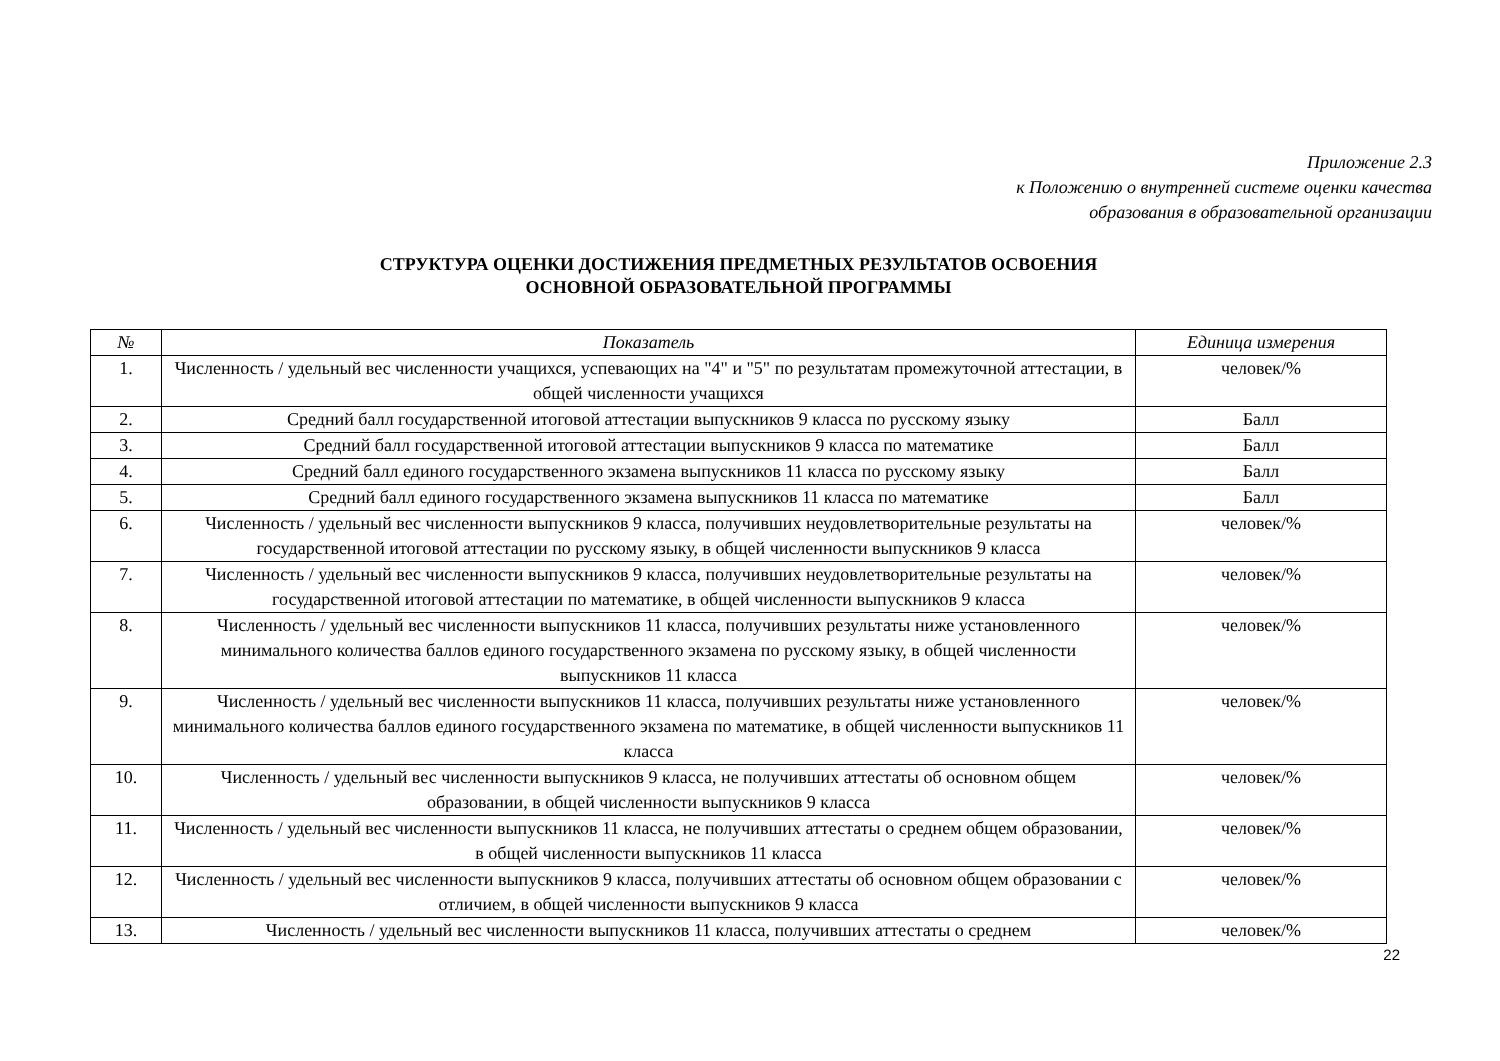Приложение 2.3
к Положению о внутренней системе оценки качества
образования в образовательной организации
СТРУКТУРА ОЦЕНКИ ДОСТИЖЕНИЯ ПРЕДМЕТНЫХ РЕЗУЛЬТАТОВ ОСВОЕНИЯ
ОСНОВНОЙ ОБРАЗОВАТЕЛЬНОЙ ПРОГРАММЫ
| № | Показатель | Единица измерения |
| --- | --- | --- |
| 1. | Численность / удельный вес численности учащихся, успевающих на "4" и "5" по результатам промежуточной аттестации, в общей численности учащихся | человек/% |
| 2. | Средний балл государственной итоговой аттестации выпускников 9 класса по русскому языку | Балл |
| 3. | Средний балл государственной итоговой аттестации выпускников 9 класса по математике | Балл |
| 4. | Средний балл единого государственного экзамена выпускников 11 класса по русскому языку | Балл |
| 5. | Средний балл единого государственного экзамена выпускников 11 класса по математике | Балл |
| 6. | Численность / удельный вес численности выпускников 9 класса, получивших неудовлетворительные результаты на государственной итоговой аттестации по русскому языку, в общей численности выпускников 9 класса | человек/% |
| 7. | Численность / удельный вес численности выпускников 9 класса, получивших неудовлетворительные результаты на государственной итоговой аттестации по математике, в общей численности выпускников 9 класса | человек/% |
| 8. | Численность / удельный вес численности выпускников 11 класса, получивших результаты ниже установленного минимального количества баллов единого государственного экзамена по русскому языку, в общей численности выпускников 11 класса | человек/% |
| 9. | Численность / удельный вес численности выпускников 11 класса, получивших результаты ниже установленного минимального количества баллов единого государственного экзамена по математике, в общей численности выпускников 11 класса | человек/% |
| 10. | Численность / удельный вес численности выпускников 9 класса, не получивших аттестаты об основном общем образовании, в общей численности выпускников 9 класса | человек/% |
| 11. | Численность / удельный вес численности выпускников 11 класса, не получивших аттестаты о среднем общем образовании, в общей численности выпускников 11 класса | человек/% |
| 12. | Численность / удельный вес численности выпускников 9 класса, получивших аттестаты об основном общем образовании с отличием, в общей численности выпускников 9 класса | человек/% |
| 13. | Численность / удельный вес численности выпускников 11 класса, получивших аттестаты о среднем | человек/% |
22